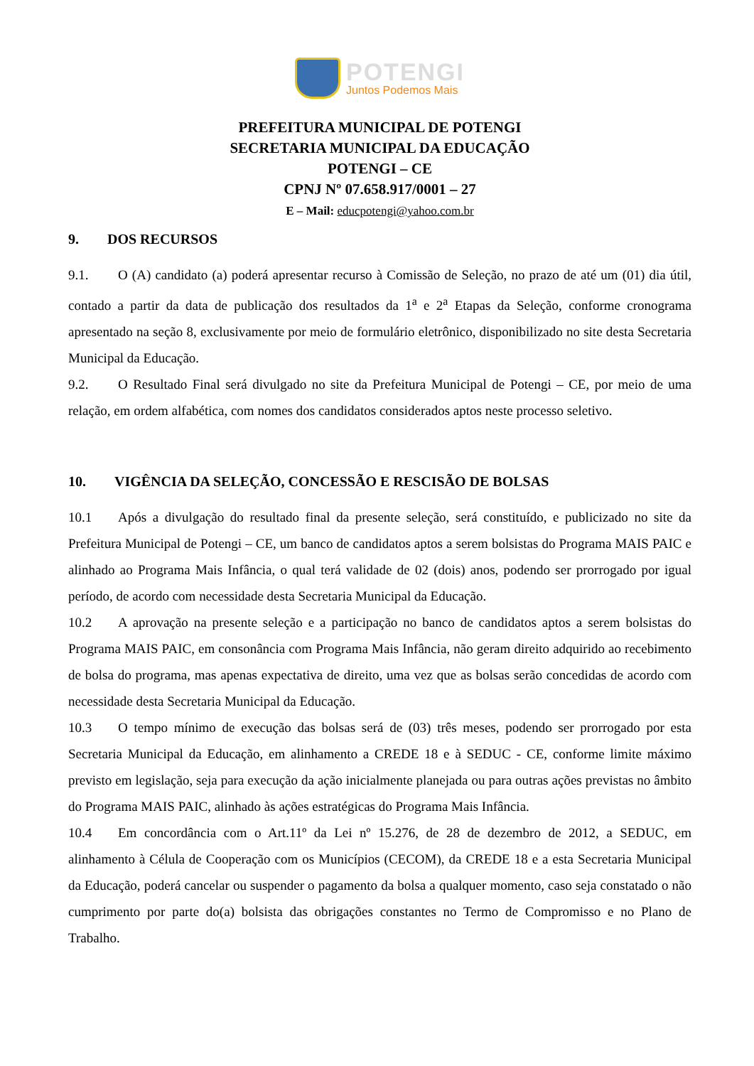POTENGI
Juntos Podemos Mais
PREFEITURA MUNICIPAL DE POTENGI
SECRETARIA MUNICIPAL DA EDUCAÇÃO
POTENGI – CE
CPNJ Nº 07.658.917/0001 – 27
E – Mail: educpotengi@yahoo.com.br
9. DOS RECURSOS
9.1. O (A) candidato (a) poderá apresentar recurso à Comissão de Seleção, no prazo de até um (01) dia útil, contado a partir da data de publicação dos resultados da 1<sup>a</sup> e 2<sup>a</sup> Etapas da Seleção, conforme cronograma apresentado na seção 8, exclusivamente por meio de formulário eletrônico, disponibilizado no site desta Secretaria Municipal da Educação.
9.2. O Resultado Final será divulgado no site da Prefeitura Municipal de Potengi – CE, por meio de uma relação, em ordem alfabética, com nomes dos candidatos considerados aptos neste processo seletivo.
10. VIGÊNCIA DA SELEÇÃO, CONCESSÃO E RESCISÃO DE BOLSAS
10.1 Após a divulgação do resultado final da presente seleção, será constituído, e publicizado no site da Prefeitura Municipal de Potengi – CE, um banco de candidatos aptos a serem bolsistas do Programa MAIS PAIC e alinhado ao Programa Mais Infância, o qual terá validade de 02 (dois) anos, podendo ser prorrogado por igual período, de acordo com necessidade desta Secretaria Municipal da Educação.
10.2 A aprovação na presente seleção e a participação no banco de candidatos aptos a serem bolsistas do Programa MAIS PAIC, em consonância com Programa Mais Infância, não geram direito adquirido ao recebimento de bolsa do programa, mas apenas expectativa de direito, uma vez que as bolsas serão concedidas de acordo com necessidade desta Secretaria Municipal da Educação.
10.3 O tempo mínimo de execução das bolsas será de (03) três meses, podendo ser prorrogado por esta Secretaria Municipal da Educação, em alinhamento a CREDE 18 e à SEDUC - CE, conforme limite máximo previsto em legislação, seja para execução da ação inicialmente planejada ou para outras ações previstas no âmbito do Programa MAIS PAIC, alinhado às ações estratégicas do Programa Mais Infância.
10.4 Em concordância com o Art.11º da Lei nº 15.276, de 28 de dezembro de 2012, a SEDUC, em alinhamento à Célula de Cooperação com os Municípios (CECOM), da CREDE 18 e a esta Secretaria Municipal da Educação, poderá cancelar ou suspender o pagamento da bolsa a qualquer momento, caso seja constatado o não cumprimento por parte do(a) bolsista das obrigações constantes no Termo de Compromisso e no Plano de Trabalho.